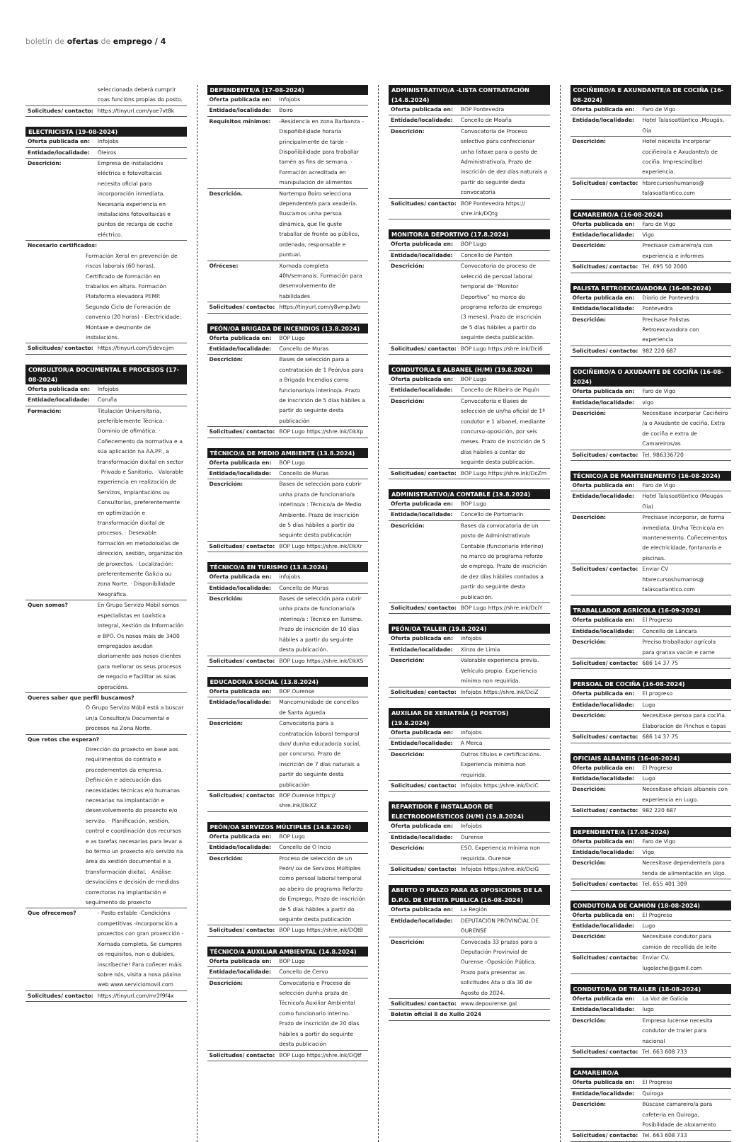boletín de ofertas de emprego / 4
| | seleccionada deberá cumprir coas funcións propias do posto. |
| Solicitudes/ contacto: | https://tinyurl.com/yue7vt8k |
ELECTRICISTA (19-08-2024)
| Oferta publicada en: | Infojobs |
| Entidade/localidade: | Oleiros |
| Descrición: | Empresa de instalacións eléctrica e fotovoltaicas necesita oficial para incorporación inmediata. Necesaria experiencia en instalacións fotovoltaicas e puntos de recarga de coche eléctrico. |
| Necesario certificados: Formación Xeral en prevención de riscos laborais (60 horas). Certificado de formación en traballos en altura. Formación Plataforma elevadora PEMP. Segundo Ciclo de Formación de convenio (20 horas) - Electricidade: Montaxe e desmonte de instalacións. | |
| Solicitudes/ contacto: | https://tinyurl.com/5devcjjm |
CONSULTOR/A DOCUMENTAL E PROCESOS (17-08-2024)
| Oferta publicada en: | Infojobs |
| Entidade/localidade: | Coruña |
| Formación: | Titulación Universitaria, preferiblemente Técnica. · Dominio de ofimática. · Coñecemento da normativa e a súa aplicación na AA.PP., a transformación dixital en sector · Privado e Sanitario. · Valorable experiencia en realización de Servizos, Implantacións ou Consultorías, preferentemente en optimización e transformación dixital de procesos. · Desexable formación en metodoloxías de dirección, xestión, organización de proxectos. · Localización: preferentemente Galicia ou zona Norte. · Disponibilidade Xeográfica. |
| Quen somos? | En Grupo Servizo Móbil somos especialistas en Loxística Integral, Xestión da Información e BPO. Os nosos máis de 3400 empregados axudan diariamente aos nosos clientes para mellorar os seus procesos de negocio e facilitar as súas operacións. |
| Queres saber que perfil buscamos? O Grupo Servizo Móbil está a buscar un/a Consultor/a Documental e procesos na Zona Norte. | |
| Que retos che esperan? Dirección do proxecto en base aos requirimentos do contrato e procedementos da empresa. · Definición e adecuación das necesidades técnicas e/o humanas necesarias na implantación e desenvolvemento do proxecto e/o servizo. · Planificación, xestión, control e coordinación dos recursos e as tarefas necesarias para levar a bo termo un proxecto e/o servizo na área da xestión documental e a transformación dixital. · Análise desviacións e decisión de medidas correctoras na implantación e seguimento do proxecto | |
| Que ofrecemos? | - Posto estable -Condicións competitivas -Incorporación a proxectos con gran proxección -Xornada completa. Se cumpres os requisitos, non o dubides, inscríbeche! Para coñecer máis sobre nós, visita a nosa páxina web www.serviciomovil.com |
| Solicitudes/ contacto: | https://tinyurl.com/mr2f9f4x |
DEPENDENTE/A (17-08-2024)
| Oferta publicada en: | Infojobs |
| Entidade/localidade: | Boiro |
| Requisitos mínimos: | -Residencia en zona Barbanza - Dispoñibilidade horaria principalmente de tarde - Dispoñibilidade para traballar tamén as fins de semana. - Formación acreditada en manipulación de alimentos |
| Descrición. | Nortempo Boiro selecciona dependente/a para xeadería. Buscamos unha persoa dinámica, que lle guste traballar de fronte ao público, ordenada, responsable e puntual. |
| Ofrécese: | Xornada completa 40h/semanais. Formación para desenvolvemento de habilidades |
| Solicitudes/ contacto: | https://tinyurl.com/y8vmp3wb |
PEÓN/OA BRIGADA DE INCENDIOS (13.8.2024)
| Oferta publicada en: | BOP Lugo |
| Entidade/localidade: | Concello de Muras |
| Descrición: | Bases de selección para a contratación de 1 Peón/oa para a Brigada Incendios como funcionario/a interino/a. Prazo de inscrición de 5 días hábiles a partir do seguinte desta publicación |
| Solicitudes/ contacto: | BOP Lugo https://shre.ink/DkXp |
TÉCNICO/A DE MEDIO AMBIENTE (13.8.2024)
| Oferta publicada en: | BOP Lugo |
| Entidade/localidade: | Concello de Muras |
| Descrición: | Bases de selección para cubrir unha praza de funcionario/a interino/a : Técnico/a de Medio Ambiente. Prazo de inscrición de 5 días hábiles a partir do seguinte desta publicación |
| Solicitudes/ contacto: | BOP Lugo https://shre.ink/DkXr |
TÉCNICO/A EN TURISMO (13.8.2024)
| Oferta publicada en: | infojobs |
| Entidade/localidade: | Concello de Muras |
| Descrición: | Bases de selección para cubrir unha praza de funcionario/a interino/a : Técnico en Turismo. Prazo de inscrición de 10 días hábiles a partir do seguinte desta publicación. |
| Solicitudes/ contacto: | BOP Lugo https://shre.ink/DkXS |
EDUCADOR/A SOCIAL (13.8.2024)
| Oferta publicada en: | BOP Ourense |
| Entidade/localidade: | Mancomunidade de concellos de Santa Agueda |
| Descrición: | Convocatoria para a contratación laboral temporal dun/ dunha educador/a social, por concurso. Prazo de inscrición de 7 días naturais a partir do seguinte desta publicación |
| Solicitudes/ contacto: | BOP Ourense https:// shre.ink/DkXZ |
PEÓN/OA SERVIZOS MÚLTIPLES (14.8.2024)
| Oferta publicada en: | BOP Lugo |
| Entidade/localidade: | Concello de O Incio |
| Descrición: | Proceso de selección de un Peón/ oa de Servizos Múltiples como persoal laboral temporal ao abeiro do programa Reforzo do Emprego. Prazo de inscrición de 5 días hábiles a partir do seguinte desta publicación |
| Solicitudes/ contacto: | BOP Lugo https://shre.ink/DQtB |
TÉCNICO/A AUXILIAR AMBIENTAL (14.8.2024)
| Oferta publicada en: | BOP Lugo |
| Entidade/localidade: | Concello de Cervo |
| Descrición: | Convocatoria e Proceso de selección dunha praza de Técnico/a Auxiliar Ambiental como funcionario interino. Prazo de inscrición de 20 días hábiles a partir do seguinte desta publicación |
| Solicitudes/ contacto: | BOP Lugo https://shre.ink/DQtf |
ADMINISTRATIVO/A -LISTA CONTRATACIÓN (14.8.2024)
| Oferta publicada en: | BOP Pontevedra |
| Entidade/localidade: | Concello de Moaña |
| Descrición: | Convocatoria de Proceso selectivo para confeccionar unha listaxe para o posto de Administrativo/a. Prazo de inscrición de dez días naturais a partir do seguinte desta convocatoria |
| Solicitudes/ contacto: | BOP Pontevedra https:// shre.ink/DQtg |
MONITOR/A DEPORTIVO (17.8.2024)
| Oferta publicada en: | BOP Lugo |
| Entidade/localidade: | Concello de Pantón |
| Descrición: | Convocatoria do proceso de selecció de persoal laboral temporal de “Monitor Deportivo” no marco do programa reforzo de emprego (3 meses). Prazo de inscrición de 5 días hábiles a partir do seguinte desta publicación. |
| Solicitudes/ contacto: | BOP Lugo https://shre.ink/Dci6 |
CONDUTOR/A E ALBANEL (H/M) (19.8.2024)
| Oferta publicada en: | BOP Lugo |
| Entidade/localidade: | Concello de Ribeira de Piquín |
| Descrición: | Convocatoria e Bases de selección de un/ha oficial de 1ª condutor e 1 albanel, mediante concurso-oposición, por seis meses. Prazo de inscrición de 5 días hábiles a contar do seguinte desta publicación. |
| Solicitudes/ contacto: | BOP Lugo https://shre.ink/DcZm |
ADMINISTRATIVO/A CONTABLE (19.8.2024)
| Oferta publicada en: | BOP Lugo |
| Entidade/localidade: | Concello de Portomarín |
| Descrición: | Bases da convocatoria de un posto de Administrativo/a Contable (funcionario interino) no marco do programa reforzo de emprego. Prazo de inscrición de dez días hábiles contados a partir do seguinte desta publicación. |
| Solicitudes/ contacto: | BOP Lugo https://shre.ink/DciY |
PEÓN/OA TALLER (19.8.2024)
| Oferta publicada en: | infojobs |
| Entidade/localidade: | Xinzo de Limia |
| Descrición: | Valorable experiencia previa. Vehículo propio. Experiencia mínima non requirida. |
| Solicitudes/ contacto: | Infojobs https://shre.ink/DciZ |
AUXILIAR DE XERIATRÍA (3 POSTOS) (19.8.2024)
| Oferta publicada en: | infojobs |
| Entidade/localidade: | A Merca |
| Descrición: | Outros títulos e certificacións. Experiencia mínima non requirida. |
| Solicitudes/ contacto: | Infojobs https://shre.ink/DciC |
REPARTIDOR E INSTALADOR DE ELECTRODOMÉSTICOS (H/M) (19.8.2024)
| Oferta publicada en: | Infojobs |
| Entidade/localidade: | Ourense |
| Descrición: | ESO. Experiencia mínima non requirida. Ourense |
| Solicitudes/ contacto: | Infojobs https://shre.ink/DciG |
ABERTO O PRAZO PARA AS OPOSICIONS DE LA D.P.O. DE OFERTA PUBLICA (16-08-2024)
| Oferta publicada en: | La Región |
| Entidade/localidade: | DEPUTACION PROVINCIAL DE OURENSE |
| Descrición: | Convocada 33 prazas para a Deputación Provinvial de Ourense -Oposición Pública. Prazo para presentar as solicitudes Ata o día 30 de Agosto do 2024. |
| Solicitudes/ contacto: | www.depourense.gal |
| Boletín oficial 8 de Xullo 2024 | |
COCIÑEIRO/A E AXUNDANTE/A DE COCIÑA (16-08-2024)
| Oferta publicada en: | Faro de Vigo |
| Entidade/localidade: | Hotel Talasoatlántico .Mougás, Oia |
| Descrición: | Hotel necesita incorporar cociñeiro/a e Axudante/a de cociña. Imprescindibel experiencia. |
| Solicitudes/ contacto: | htarecursoshumanos@ talasoatlantico.com |
CAMAREIRO/A (16-08-2024)
| Oferta publicada en: | Faro de Vigo |
| Entidade/localidade: | Vigo |
| Descrición: | Precísase camareiro/a con experiencia e informes |
| Solicitudes/ contacto: | Tel. 695 50 2000 |
PALISTA RETROEXCAVADORA (16-08-2024)
| Oferta publicada en: | Diario de Pontevedra |
| Entidade/localidade: | Pontevedra |
| Descrición: | Precísase Palistas Retroexcavadora con experiencia |
| Solicitudes/ contacto: | 982 220 687 |
COCIÑEIRO/A O AXUDANTE DE COCIÑA (16-08-2024)
| Oferta publicada en: | Faro de Vigo |
| Entidade/localidade: | vigo |
| Descrición: | Necesitase incorporar Cociñeiro /a o Axudante de cociña, Extra de cociña e extra de Camareiros/as |
| Solicitudes/ contacto: | Tel. 986336720 |
TÉCNICO/A DE MANTENEMENTO (16-08-2024)
| Oferta publicada en: | Faro de Vigo |
| Entidade/localidade: | Hotel Talasoatlántico (Mougás Oia) |
| Descrición: | Precísase incorporar, de forma inmediata. Un/ha Técnico/a en mantenemento. Coñecementos de electricidade, fontanaría e piscinas. |
| Solicitudes/ contacto: | Enviar CV htarecursoshumanos@ talasoatlantico.com |
TRABALLADOR AGRÍCOLA (16-09-2024)
| Oferta publicada en: | El Progreso |
| Entidade/localidade: | Concello de Láncara |
| Descrición: | Preciso traballador agrícola para granxa vacún e carne |
| Solicitudes/ contacto: | 686 14 37 75 |
PERSOAL DE COCIÑA (16-08-2024)
| Oferta publicada en: | El progreso |
| Entidade/localidade: | Lugo |
| Descrición: | Necesitase persoa para cociña. Elaboración de Pinchos e tapas |
| Solicitudes/ contacto: | 686 14 37 75 |
OFICIAIS ALBANEIS (16-08-2024)
| Oferta publicada en: | El Progreso |
| Entidade/localidade: | Lugo |
| Descrición: | Necesítase oficiais albaneis con experiencia en Lugo. |
| Solicitudes/ contacto: | 982 220 687 |
DEPENDIENTE/A (17.08-2024)
| Oferta publicada en: | Faro de Vigo |
| Entidade/localidade: | Vigo |
| Descrición: | Necesitase dependente/a para tenda de alimentación en Vigo. |
| Solicitudes/ contacto: | Tel. 655 401 309 |
CONDUTOR/A DE CAMIÓN (18-08-2024)
| Oferta publicada en: | El Progreso |
| Entidade/localidade: | Lugo |
| Descrición: | Necesitase condutor para camión de recollida de leite |
| Solicitudes/ contacto: | Enviar CV. lugoleche@gamil.com |
CONDUTOR/A DE TRAILER (18-08-2024)
| Oferta publicada en: | La Voz de Galicia |
| Entidade/localidade: | lugo |
| Descrición: | Empresa lucense necesita condutor de trailer para nacional |
| Solicitudes/ contacto: | Tel. 663 608 733 |
CAMAREIRO/A
| Oferta publicada en: | El Progreso |
| Entidade/localidade: | Quiroga |
| Descrición: | Búscase camareiro/a para cafeteria en Quiroga, Posibilidade de aloxamento |
| Solicitudes/ contacto: | Tel. 663 608 733 |